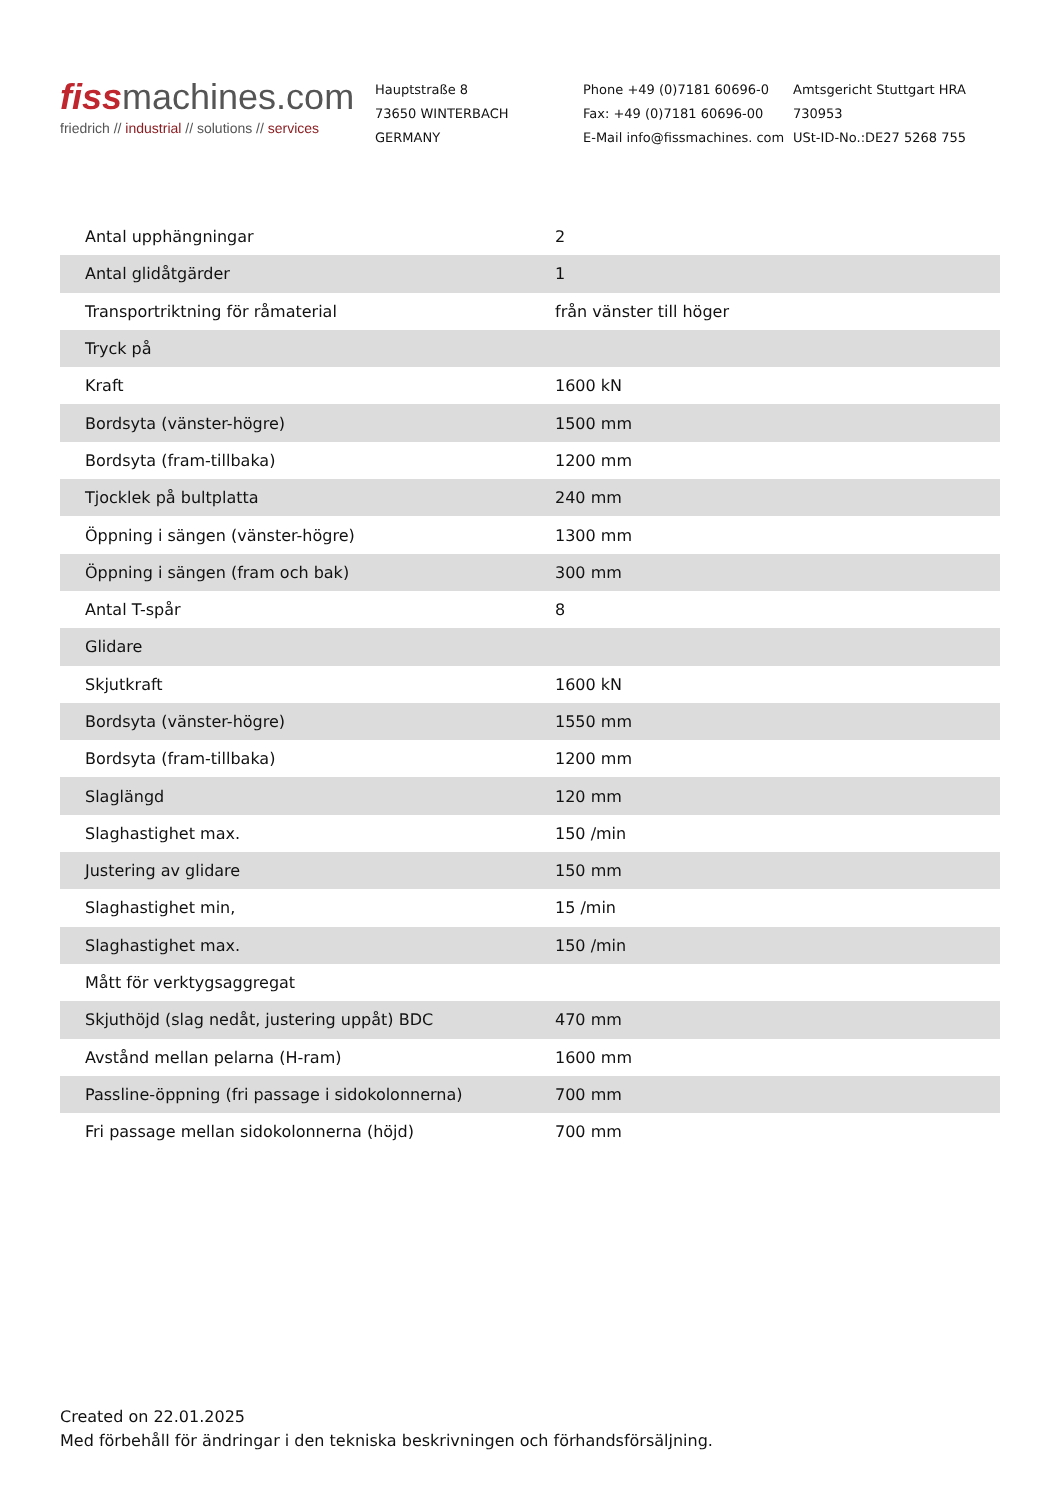fissmachines.com
friedrich // industrial // solutions // services
Hauptstraße 8
73650 WINTERBACH
GERMANY
Phone +49 (0)7181 60696-0
Fax: +49 (0)7181 60696-00
E-Mail info@fissmachines. com
Amtsgericht Stuttgart HRA 730953
USt-ID-No.:DE27 5268 755
| Antal upphängningar | 2 |
| Antal glidåtgärder | 1 |
| Transportriktning för råmaterial | från vänster till höger |
| Tryck på | |
| Kraft | 1600 kN |
| Bordsyta (vänster-högre) | 1500 mm |
| Bordsyta (fram-tillbaka) | 1200 mm |
| Tjocklek på bultplatta | 240 mm |
| Öppning i sängen (vänster-högre) | 1300 mm |
| Öppning i sängen (fram och bak) | 300 mm |
| Antal T-spår | 8 |
| Glidare | |
| Skjutkraft | 1600 kN |
| Bordsyta (vänster-högre) | 1550 mm |
| Bordsyta (fram-tillbaka) | 1200 mm |
| Slaglängd | 120 mm |
| Slaghastighet max. | 150 /min |
| Justering av glidare | 150 mm |
| Slaghastighet min, | 15 /min |
| Slaghastighet max. | 150 /min |
| Mått för verktygsaggregat | |
| Skjuthöjd (slag nedåt, justering uppåt) BDC | 470 mm |
| Avstånd mellan pelarna (H-ram) | 1600 mm |
| Passline-öppning (fri passage i sidokolonnerna) | 700 mm |
| Fri passage mellan sidokolonnerna (höjd) | 700 mm |
Created on 22.01.2025
Med förbehåll för ändringar i den tekniska beskrivningen och förhandsförsäljning.